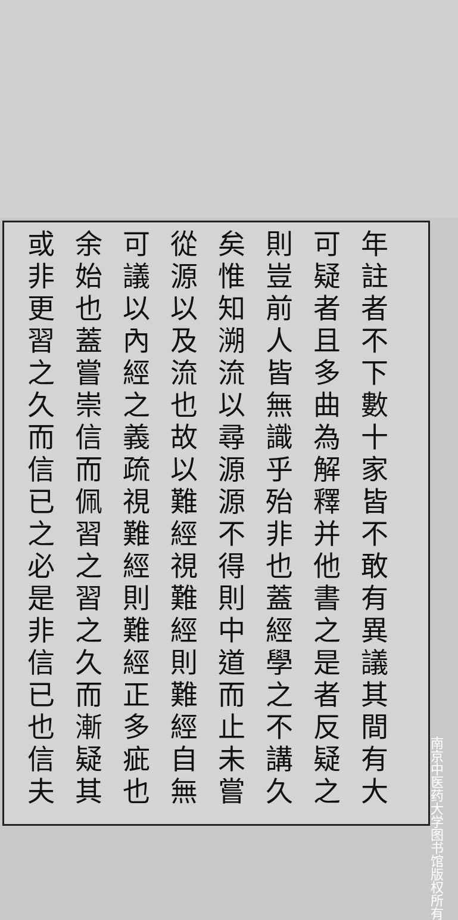年註者不下數十家皆不敢有異議其間有大
可疑者且多曲為解釋并他書之是者反疑之
則豈前人皆無識乎殆非也蓋經學之不講久
矣惟知溯流以尋源源不得則中道而止未嘗
從源以及流也故以難經視難經則難經自無
可議以內經之義疏視難經則難經正多疵也
余始也蓋嘗崇信而佩習之習之久而漸疑其
或非更習之久而信已之必是非信已也信夫
南京中医药大学图书馆版权所有